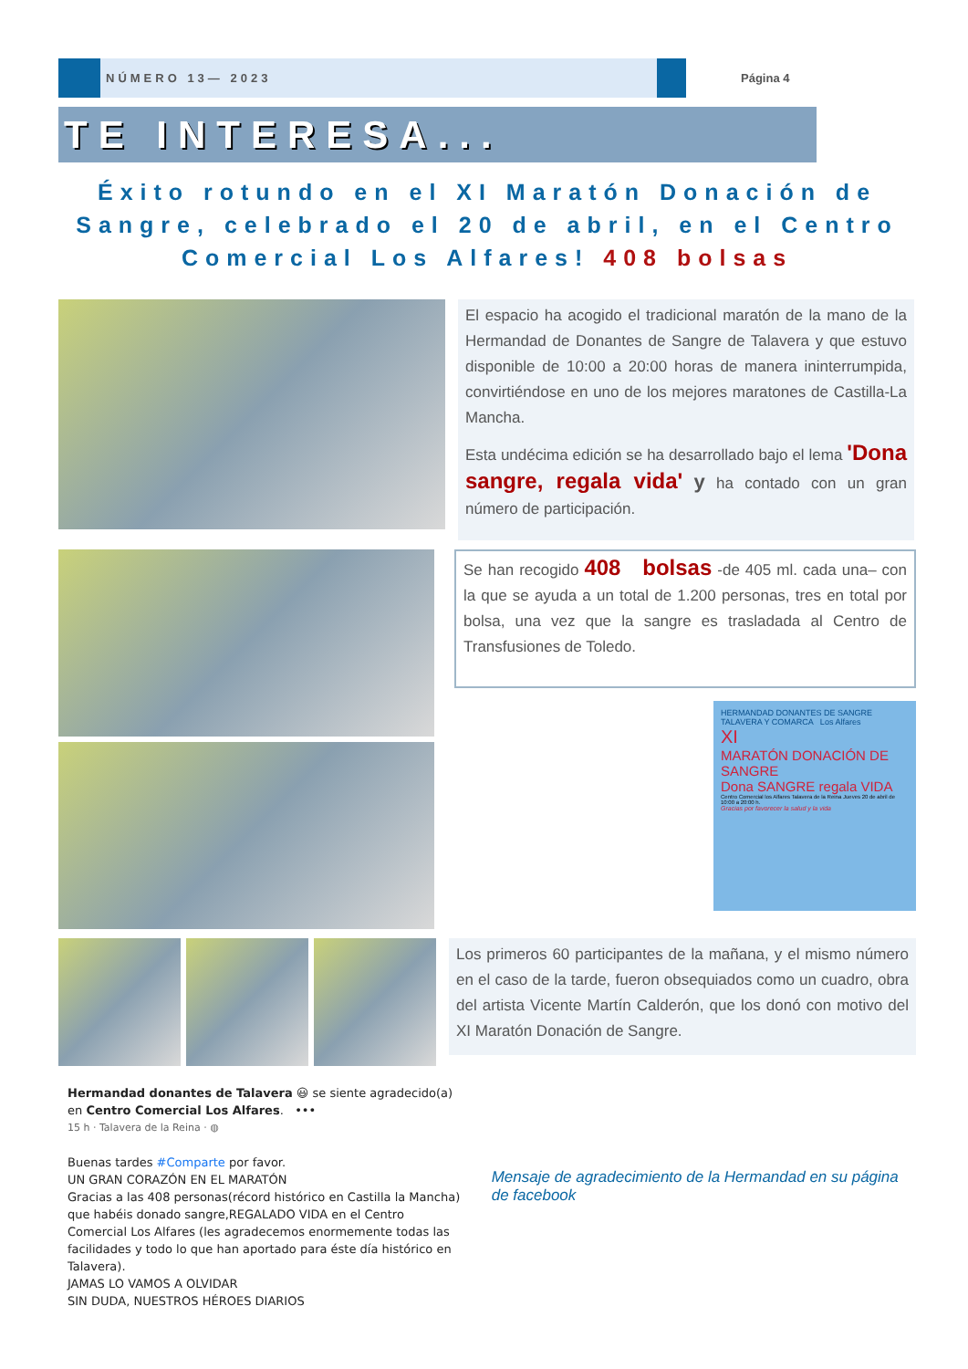NÚMERO 13— 2023
Página 4
TE INTERESA...
Éxito rotundo en el XI Maratón Donación de Sangre, celebrado el 20 de abril, en el Centro Comercial Los Alfares! 408 bolsas
El espacio ha acogido el tradicional maratón de la mano de la Hermandad de Donantes de Sangre de Talavera y que estuvo disponible de 10:00 a 20:00 horas de manera ininterrumpida, convirtiéndose en uno de los mejores maratones de Castilla-La Mancha.
Esta undécima edición se ha desarrollado bajo el lema 'Dona sangre, regala vida' y ha contado con un gran número de participación.
Se han recogido 408 bolsas -de 405 ml. cada una– con la que se ayuda a un total de 1.200 personas, tres en total por bolsa, una vez que la sangre es trasladada al Centro de Transfusiones de Toledo.
HERMANDAD DONANTES DE SANGRE TALAVERA Y COMARCA Los Alfares
XI
MARATÓN DONACIÓN DE SANGRE
Dona SANGRE regala VIDA
Centro Comercial los Alfares Talavera de la Reina Jueves 20 de abril de 10:00 a 20:00 h.
Gracias por favorecer la salud y la vida
Los primeros 60 participantes de la mañana, y el mismo número en el caso de la tarde, fueron obsequiados como un cuadro, obra del artista Vicente Martín Calderón, que los donó con motivo del XI Maratón Donación de Sangre.
Hermandad donantes de Talavera 😃 se siente agradecido(a) en Centro Comercial Los Alfares. •••
15 h · Talavera de la Reina · ◍
Buenas tardes #Comparte por favor.
UN GRAN CORAZÓN EN EL MARATÓN
Gracias a las 408 personas(récord histórico en Castilla la Mancha) que habéis donado sangre,REGALADO VIDA en el Centro Comercial Los Alfares (les agradecemos enormemente todas las facilidades y todo lo que han aportado para éste día histórico en Talavera).
JAMAS LO VAMOS A OLVIDAR
SIN DUDA, NUESTROS HÉROES DIARIOS
Mensaje de agradecimiento de la Hermandad en su página de facebook